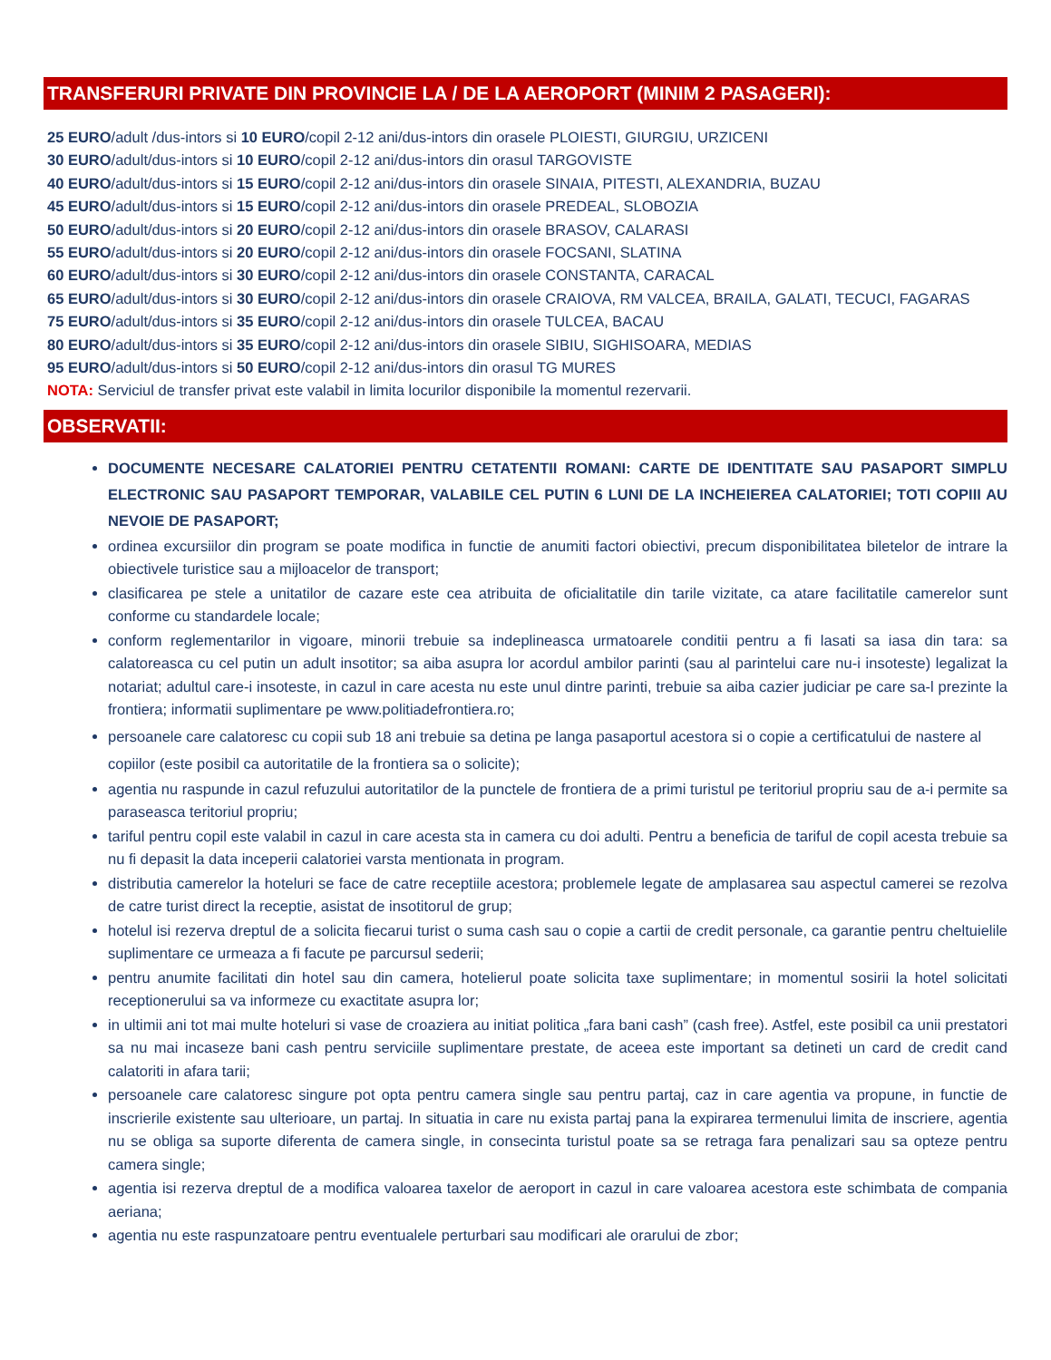TRANSFERURI PRIVATE DIN PROVINCIE LA / DE LA AEROPORT (MINIM 2 PASAGERI):
25 EURO/adult /dus-intors si 10 EURO/copil 2-12 ani/dus-intors din orasele PLOIESTI, GIURGIU, URZICENI
30 EURO/adult/dus-intors si 10 EURO/copil 2-12 ani/dus-intors din orasul TARGOVISTE
40 EURO/adult/dus-intors si 15 EURO/copil 2-12 ani/dus-intors din orasele SINAIA, PITESTI, ALEXANDRIA, BUZAU
45 EURO/adult/dus-intors si 15 EURO/copil 2-12 ani/dus-intors din orasele PREDEAL, SLOBOZIA
50 EURO/adult/dus-intors si 20 EURO/copil 2-12 ani/dus-intors din orasele BRASOV, CALARASI
55 EURO/adult/dus-intors si 20 EURO/copil 2-12 ani/dus-intors din orasele FOCSANI, SLATINA
60 EURO/adult/dus-intors si 30 EURO/copil 2-12 ani/dus-intors din orasele CONSTANTA, CARACAL
65 EURO/adult/dus-intors si 30 EURO/copil 2-12 ani/dus-intors din orasele CRAIOVA, RM VALCEA, BRAILA, GALATI, TECUCI, FAGARAS
75 EURO/adult/dus-intors si 35 EURO/copil 2-12 ani/dus-intors din orasele TULCEA, BACAU
80 EURO/adult/dus-intors si 35 EURO/copil 2-12 ani/dus-intors din orasele SIBIU, SIGHISOARA, MEDIAS
95 EURO/adult/dus-intors si 50 EURO/copil 2-12 ani/dus-intors din orasul TG MURES
NOTA: Serviciul de transfer privat este valabil in limita locurilor disponibile la momentul rezervarii.
OBSERVATII:
DOCUMENTE NECESARE CALATORIEI PENTRU CETATENTII ROMANI: CARTE DE IDENTITATE SAU PASAPORT SIMPLU ELECTRONIC SAU PASAPORT TEMPORAR, VALABILE CEL PUTIN 6 LUNI DE LA INCHEIEREA CALATORIEI; TOTI COPIII AU NEVOIE DE PASAPORT;
ordinea excursiilor din program se poate modifica in functie de anumiti factori obiectivi, precum disponibilitatea biletelor de intrare la obiectivele turistice sau a mijloacelor de transport;
clasificarea pe stele a unitatilor de cazare este cea atribuita de oficialitatile din tarile vizitate, ca atare facilitatile camerelor sunt conforme cu standardele locale;
conform reglementarilor in vigoare, minorii trebuie sa indeplineasca urmatoarele conditii pentru a fi lasati sa iasa din tara: sa calatoreasca cu cel putin un adult insotitor; sa aiba asupra lor acordul ambilor parinti (sau al parintelui care nu-i insoteste) legalizat la notariat; adultul care-i insoteste, in cazul in care acesta nu este unul dintre parinti, trebuie sa aiba cazier judiciar pe care sa-l prezinte la frontiera; informatii suplimentare pe www.politiadefrontiera.ro;
persoanele care calatoresc cu copii sub 18 ani trebuie sa detina pe langa pasaportul acestora si o copie a certificatului de nastere al copiilor (este posibil ca autoritatile de la frontiera sa o solicite);
agentia nu raspunde in cazul refuzului autoritatilor de la punctele de frontiera de a primi turistul pe teritoriul propriu sau de a-i permite sa paraseasca teritoriul propriu;
tariful pentru copil este valabil in cazul in care acesta sta in camera cu doi adulti. Pentru a beneficia de tariful de copil acesta trebuie sa nu fi depasit la data inceperii calatoriei varsta mentionata in program.
distributia camerelor la hoteluri se face de catre receptiile acestora; problemele legate de amplasarea sau aspectul camerei se rezolva de catre turist direct la receptie, asistat de insotitorul de grup;
hotelul isi rezerva dreptul de a solicita fiecarui turist o suma cash sau o copie a cartii de credit personale, ca garantie pentru cheltuielile suplimentare ce urmeaza a fi facute pe parcursul sederii;
pentru anumite facilitati din hotel sau din camera, hotelierul poate solicita taxe suplimentare; in momentul sosirii la hotel solicitati receptionerului sa va informeze cu exactitate asupra lor;
in ultimii ani tot mai multe hoteluri si vase de croaziera au initiat politica „fara bani cash” (cash free). Astfel, este posibil ca unii prestatori sa nu mai incaseze bani cash pentru serviciile suplimentare prestate, de aceea este important sa detineti un card de credit cand calatoriti in afara tarii;
persoanele care calatoresc singure pot opta pentru camera single sau pentru partaj, caz in care agentia va propune, in functie de inscrierile existente sau ulterioare, un partaj. In situatia in care nu exista partaj pana la expirarea termenului limita de inscriere, agentia nu se obliga sa suporte diferenta de camera single, in consecinta turistul poate sa se retraga fara penalizari sau sa opteze pentru camera single;
agentia isi rezerva dreptul de a modifica valoarea taxelor de aeroport in cazul in care valoarea acestora este schimbata de compania aeriana;
agentia nu este raspunzatoare pentru eventualele perturbari sau modificari ale orarului de zbor;